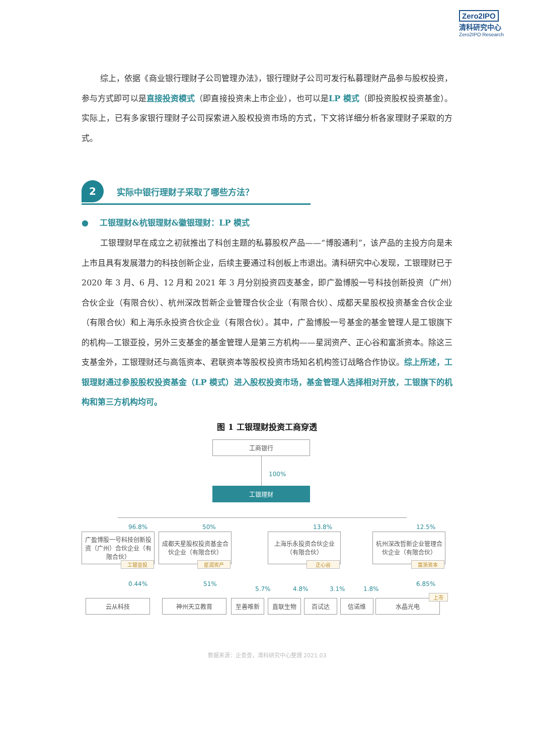Zero2IPO
清科研究中心
Zero2IPO Research
综上，依据《商业银行理财子公司管理办法》，银行理财子公司可发行私募理财产品参与股权投资，参与方式即可以是直接投资模式（即直接投资未上市企业），也可以是LP 模式（即投资股权投资基金）。实际上，已有多家银行理财子公司探索进入股权投资市场的方式，下文将详细分析各家理财子采取的方式。
2
实际中银行理财子采取了哪些方法？
● 工银理财&杭银理财&徽银理财：LP 模式
工银理财早在成立之初就推出了科创主题的私募股权产品——“博股通利”，该产品的主投方向是未上市且具有发展潜力的科技创新企业，后续主要通过科创板上市退出。清科研究中心发现，工银理财已于 2020 年 3 月、6 月、12 月和 2021 年 3 月分别投资四支基金，即广盈博股一号科技创新投资（广州）合伙企业（有限合伙）、杭州深改哲新企业管理合伙企业（有限合伙）、成都天星股权投资基金合伙企业（有限合伙）和上海乐永投资合伙企业（有限合伙）。其中，广盈博股一号基金的基金管理人是工银旗下的机构—工银亚投，另外三支基金的基金管理人是第三方机构——星润资产、正心谷和富浙资本。除这三支基金外，工银理财还与高瓴资本、君联资本等股权投资市场知名机构签订战略合作协议。综上所述，工银理财通过参股股权投资基金（LP 模式）进入股权投资市场，基金管理人选择相对开放，工银旗下的机构和第三方机构均可。
图 1 工银理财投资工商穿透
工商银行
100%
工银理财
96.8% 50% 13.8% 12.5%
广盈博股一号科技创新投资（广州）合伙企业（有限合伙）
工银亚投
成都天星股权投资基金合伙企业（有限合伙）
星润资产
上海乐永投资合伙企业（有限合伙）
正心谷
杭州深改哲新企业管理合伙企业（有限合伙）
富浙资本
0.44% 51%
5.7% 4.8% 3.1% 1.8%
6.85%
云从科技 神州天立教育 至善唯新 直联生物 百试达 信诺维 水晶光电
上市
数据来源：企查查，清科研究中心整理 2021.03